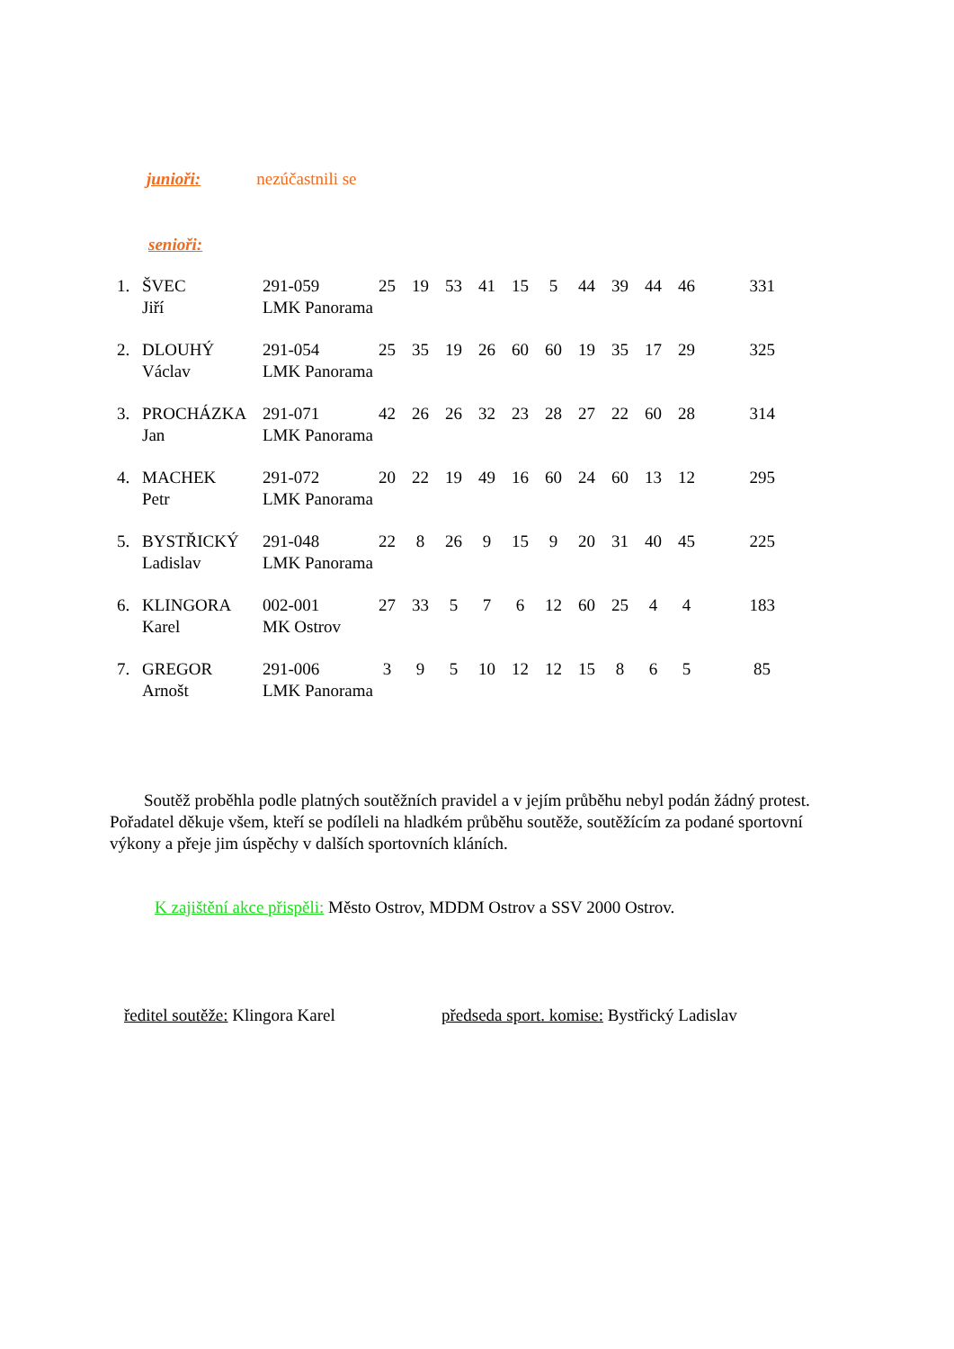junioři: nezúčastnili se
senioři:
| 1. | ŠVEC | 291-059 | 25 | 19 | 53 | 41 | 15 | 5 | 44 | 39 | 44 | 46 | 331 |
| | Jiří | LMK Panorama | | | | | | | | | | | |
| 2. | DLOUHÝ | 291-054 | 25 | 35 | 19 | 26 | 60 | 60 | 19 | 35 | 17 | 29 | 325 |
| | Václav | LMK Panorama | | | | | | | | | | | |
| 3. | PROCHÁZKA | 291-071 | 42 | 26 | 26 | 32 | 23 | 28 | 27 | 22 | 60 | 28 | 314 |
| | Jan | LMK Panorama | | | | | | | | | | | |
| 4. | MACHEK | 291-072 | 20 | 22 | 19 | 49 | 16 | 60 | 24 | 60 | 13 | 12 | 295 |
| | Petr | LMK Panorama | | | | | | | | | | | |
| 5. | BYSTŘICKÝ | 291-048 | 22 | 8 | 26 | 9 | 15 | 9 | 20 | 31 | 40 | 45 | 225 |
| | Ladislav | LMK Panorama | | | | | | | | | | | |
| 6. | KLINGORA | 002-001 | 27 | 33 | 5 | 7 | 6 | 12 | 60 | 25 | 4 | 4 | 183 |
| | Karel | MK Ostrov | | | | | | | | | | | |
| 7. | GREGOR | 291-006 | 3 | 9 | 5 | 10 | 12 | 12 | 15 | 8 | 6 | 5 | 85 |
| | Arnošt | LMK Panorama | | | | | | | | | | | |
Soutěž proběhla podle platných soutěžních pravidel a v jejím průběhu nebyl podán žádný protest. Pořadatel děkuje všem, kteří se podíleli na hladkém průběhu soutěže, soutěžícím za podané sportovní výkony a přeje jim úspěchy v dalších sportovních kláních.
K zajištění akce přispěli: Město Ostrov, MDDM Ostrov a SSV 2000 Ostrov.
ředitel soutěže: Klingora Karel
předseda sport. komise: Bystřický Ladislav